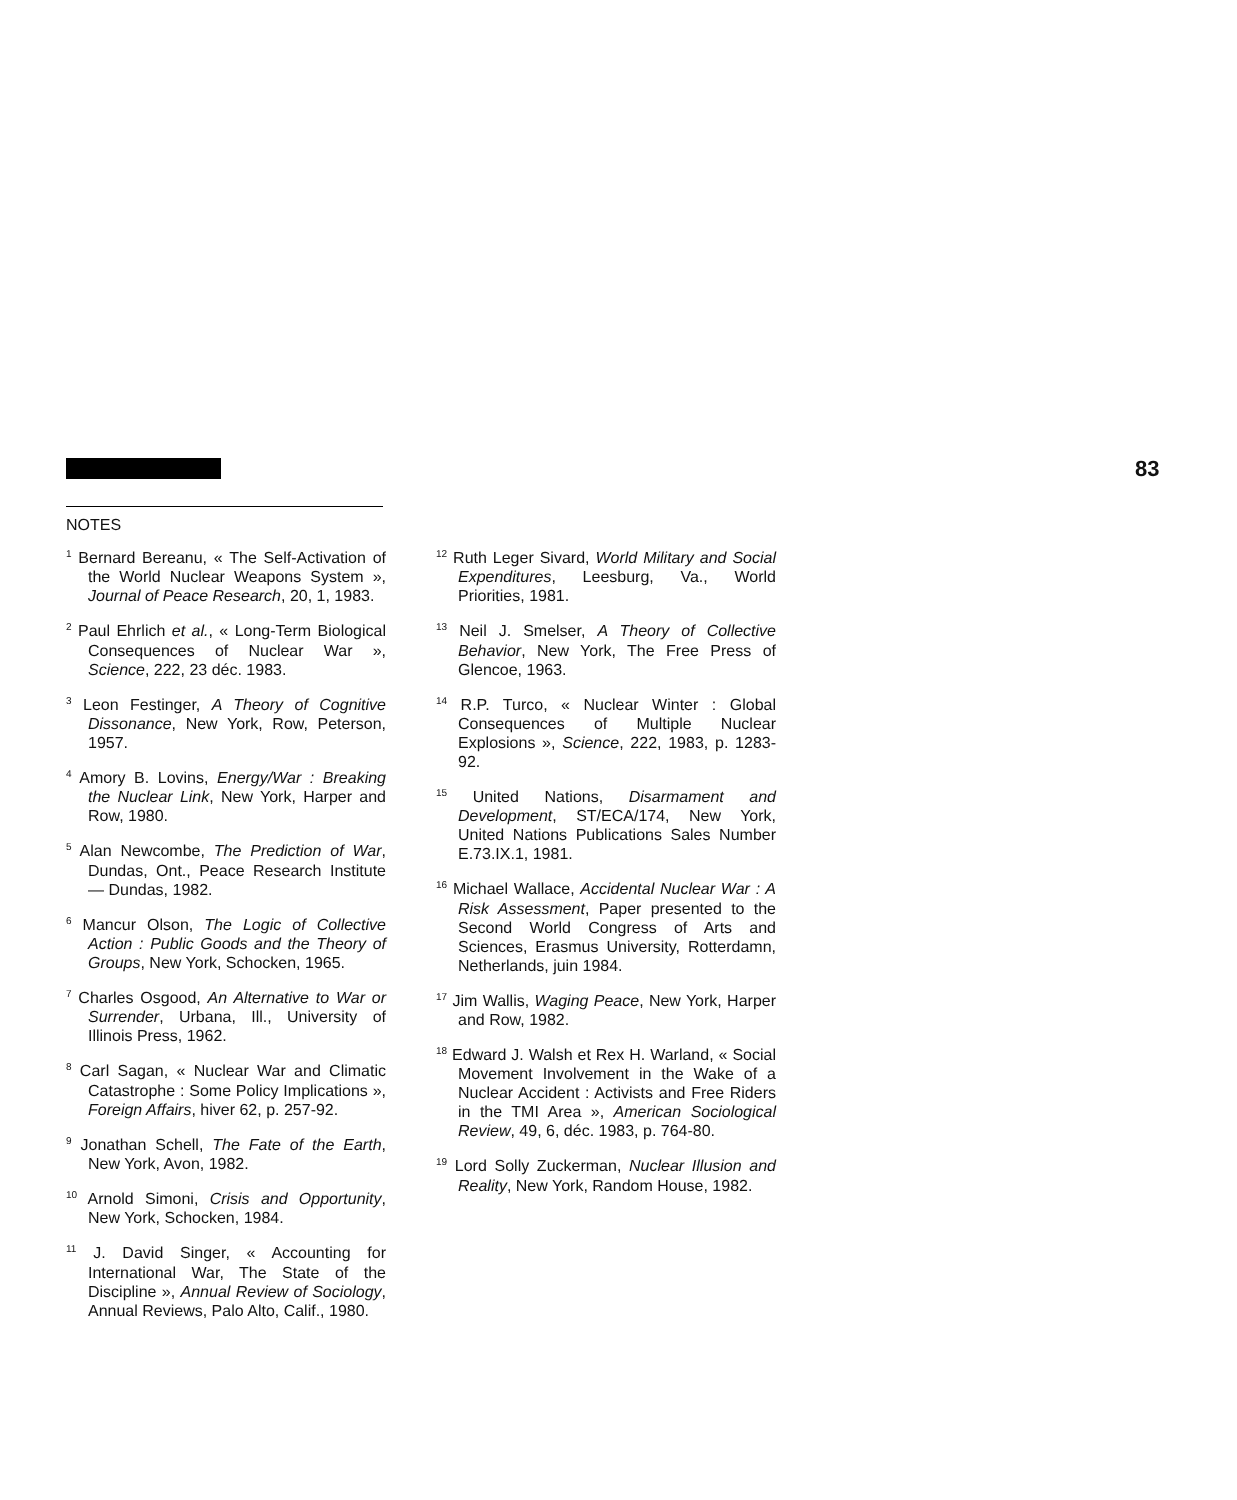83
NOTES
<sup>1</sup> Bernard Bereanu, « The Self-Activation of the World Nuclear Weapons System », Journal of Peace Research, 20, 1, 1983.
<sup>2</sup> Paul Ehrlich et al., « Long-Term Biological Consequences of Nuclear War », Science, 222, 23 déc. 1983.
<sup>3</sup> Leon Festinger, A Theory of Cognitive Dissonance, New York, Row, Peterson, 1957.
<sup>4</sup> Amory B. Lovins, Energy/War : Breaking the Nuclear Link, New York, Harper and Row, 1980.
<sup>5</sup> Alan Newcombe, The Prediction of War, Dundas, Ont., Peace Research Institute — Dundas, 1982.
<sup>6</sup> Mancur Olson, The Logic of Collective Action : Public Goods and the Theory of Groups, New York, Schocken, 1965.
<sup>7</sup> Charles Osgood, An Alternative to War or Surrender, Urbana, Ill., University of Illinois Press, 1962.
<sup>8</sup> Carl Sagan, « Nuclear War and Climatic Catastrophe : Some Policy Implications », Foreign Affairs, hiver 62, p. 257-92.
<sup>9</sup> Jonathan Schell, The Fate of the Earth, New York, Avon, 1982.
<sup>10</sup> Arnold Simoni, Crisis and Opportunity, New York, Schocken, 1984.
<sup>11</sup> J. David Singer, « Accounting for International War, The State of the Discipline », Annual Review of Sociology, Annual Reviews, Palo Alto, Calif., 1980.
<sup>12</sup> Ruth Leger Sivard, World Military and Social Expenditures, Leesburg, Va., World Priorities, 1981.
<sup>13</sup> Neil J. Smelser, A Theory of Collective Behavior, New York, The Free Press of Glencoe, 1963.
<sup>14</sup> R.P. Turco, « Nuclear Winter : Global Consequences of Multiple Nuclear Explosions », Science, 222, 1983, p. 1283-92.
<sup>15</sup> United Nations, Disarmament and Development, ST/ECA/174, New York, United Nations Publications Sales Number E.73.IX.1, 1981.
<sup>16</sup> Michael Wallace, Accidental Nuclear War : A Risk Assessment, Paper presented to the Second World Congress of Arts and Sciences, Erasmus University, Rotterdamn, Netherlands, juin 1984.
<sup>17</sup> Jim Wallis, Waging Peace, New York, Harper and Row, 1982.
<sup>18</sup> Edward J. Walsh et Rex H. Warland, « Social Movement Involvement in the Wake of a Nuclear Accident : Activists and Free Riders in the TMI Area », American Sociological Review, 49, 6, déc. 1983, p. 764-80.
<sup>19</sup> Lord Solly Zuckerman, Nuclear Illusion and Reality, New York, Random House, 1982.